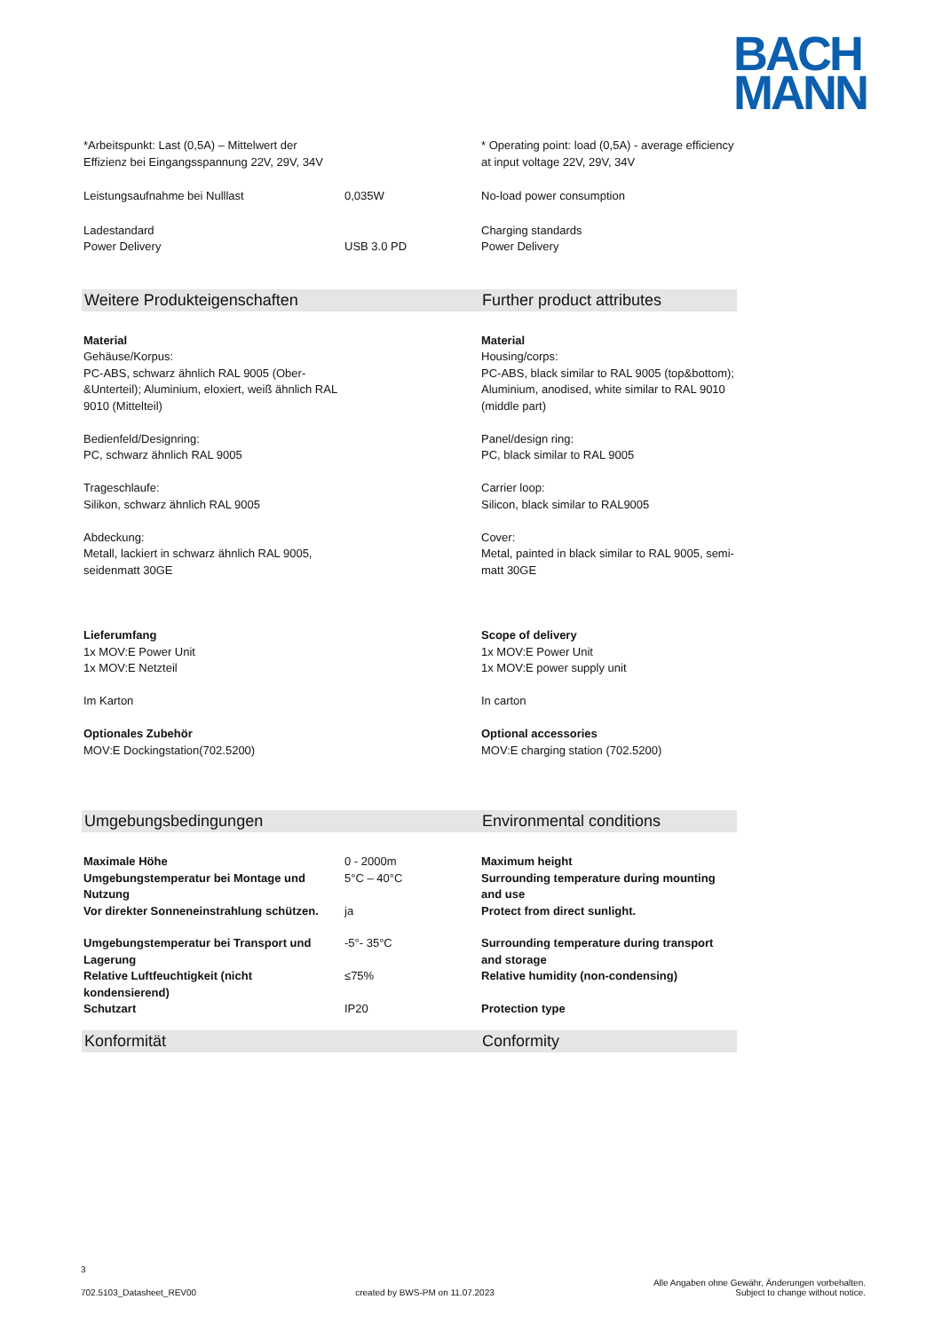BACH
MANN
| *Arbeitspunkt: Last (0,5A) – Mittelwert der Effizienz bei Eingangsspannung 22V, 29V, 34V | | * Operating point: load (0,5A) - average efficiency at input voltage 22V, 29V, 34V |
| Leistungsaufnahme bei Nulllast | 0,035W | No-load power consumption |
| Ladestandard Power Delivery | USB 3.0 PD | Charging standards Power Delivery |
| Weitere Produkteigenschaften | | Further product attributes |
| Material Gehäuse/Korpus: PC-ABS, schwarz ähnlich RAL 9005 (Ober-&Unterteil); Aluminium, eloxiert, weiß ähnlich RAL 9010 (Mittelteil) Bedienfeld/Designring: PC, schwarz ähnlich RAL 9005 Trageschlaufe: Silikon, schwarz ähnlich RAL 9005 Abdeckung: Metall, lackiert in schwarz ähnlich RAL 9005, seidenmatt 30GE | | Material Housing/corps: PC-ABS, black similar to RAL 9005 (top&bottom); Aluminium, anodised, white similar to RAL 9010 (middle part) Panel/design ring: PC, black similar to RAL 9005 Carrier loop: Silicon, black similar to RAL9005 Cover: Metal, painted in black similar to RAL 9005, semi-matt 30GE |
| Lieferumfang 1x MOV:E Power Unit 1x MOV:E Netzteil Im Karton Optionales Zubehör MOV:E Dockingstation(702.5200) | | Scope of delivery 1x MOV:E Power Unit 1x MOV:E power supply unit In carton Optional accessories MOV:E charging station (702.5200) |
| Umgebungsbedingungen | | Environmental conditions |
| Maximale Höhe | 0 - 2000m | Maximum height |
| Umgebungstemperatur bei Montage und Nutzung | 5°C – 40°C | Surrounding temperature during mounting and use |
| Vor direkter Sonneneinstrahlung schützen. | ja | Protect from direct sunlight. |
| Umgebungstemperatur bei Transport und Lagerung | -5°- 35°C | Surrounding temperature during transport and storage |
| Relative Luftfeuchtigkeit (nicht kondensierend) | ≤75% | Relative humidity (non-condensing) |
| Schutzart | IP20 | Protection type |
| Konformität | | Conformity |
3
702.5103_Datasheet_REV00 created by BWS-PM on 11.07.2023 Alle Angaben ohne Gewähr, Änderungen vorbehalten.
Subject to change without notice.